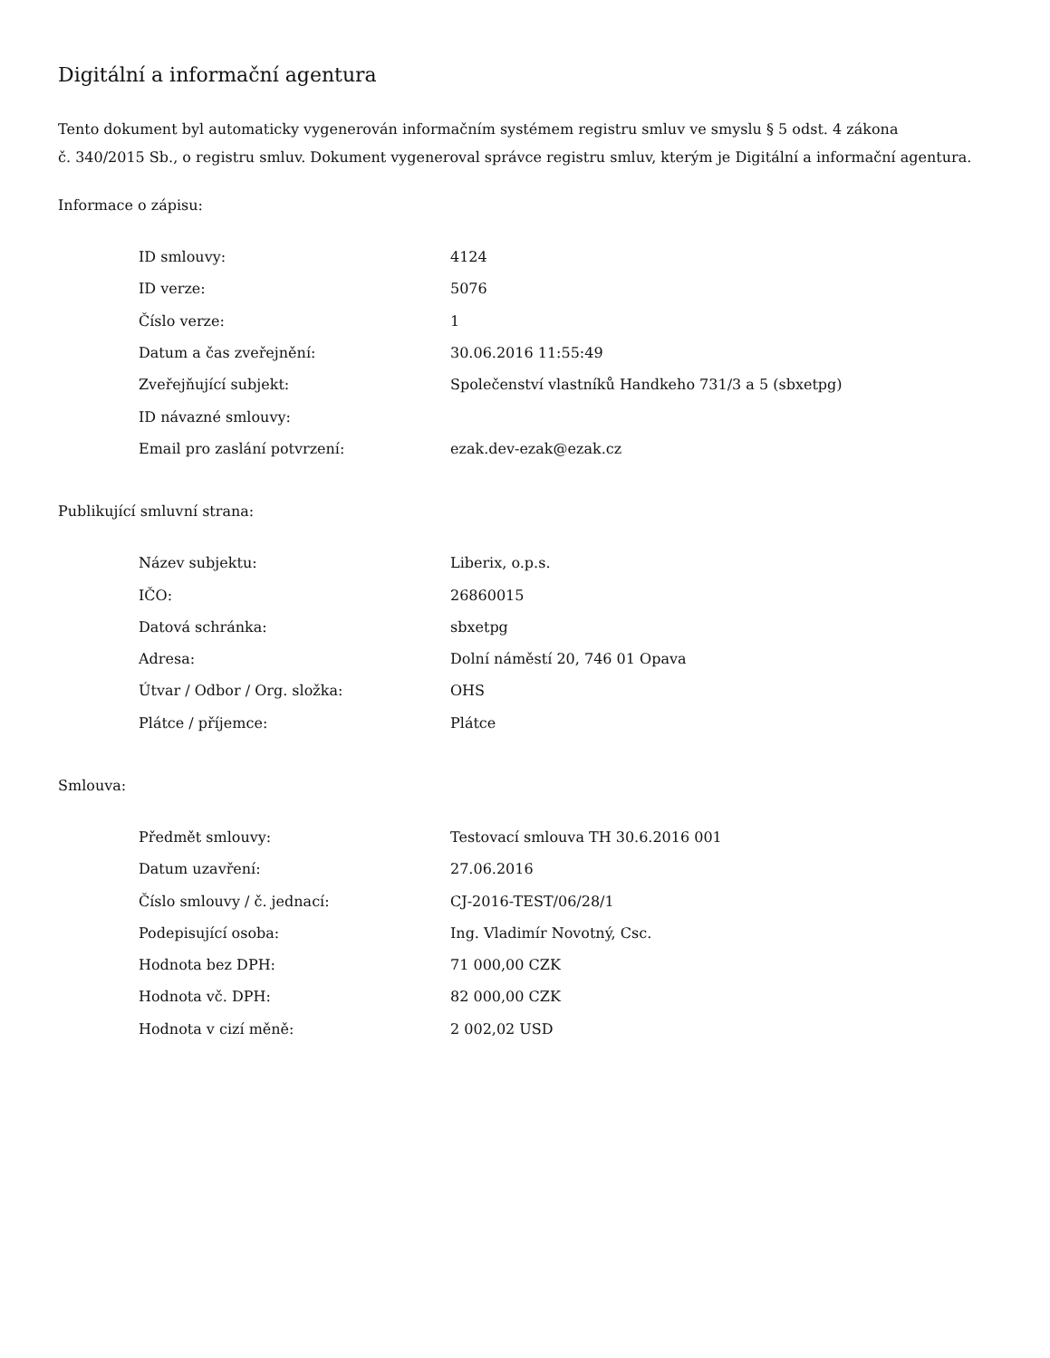Digitální a informační agentura
Tento dokument byl automaticky vygenerován informačním systémem registru smluv ve smyslu § 5 odst. 4 zákona
č. 340/2015 Sb., o registru smluv. Dokument vygeneroval správce registru smluv, kterým je Digitální a informační agentura.
Informace o zápisu:
| ID smlouvy: | 4124 |
| ID verze: | 5076 |
| Číslo verze: | 1 |
| Datum a čas zveřejnění: | 30.06.2016 11:55:49 |
| Zveřejňující subjekt: | Společenství vlastníků Handkeho 731/3 a 5 (sbxetpg) |
| ID návazné smlouvy: | |
| Email pro zaslání potvrzení: | ezak.dev-ezak@ezak.cz |
Publikující smluvní strana:
| Název subjektu: | Liberix, o.p.s. |
| IČO: | 26860015 |
| Datová schránka: | sbxetpg |
| Adresa: | Dolní náměstí 20, 746 01 Opava |
| Útvar / Odbor / Org. složka: | OHS |
| Plátce / příjemce: | Plátce |
Smlouva:
| Předmět smlouvy: | Testovací smlouva TH 30.6.2016 001 |
| Datum uzavření: | 27.06.2016 |
| Číslo smlouvy / č. jednací: | CJ-2016-TEST/06/28/1 |
| Podepisující osoba: | Ing. Vladimír Novotný, Csc. |
| Hodnota bez DPH: | 71 000,00 CZK |
| Hodnota vč. DPH: | 82 000,00 CZK |
| Hodnota v cizí měně: | 2 002,02 USD |